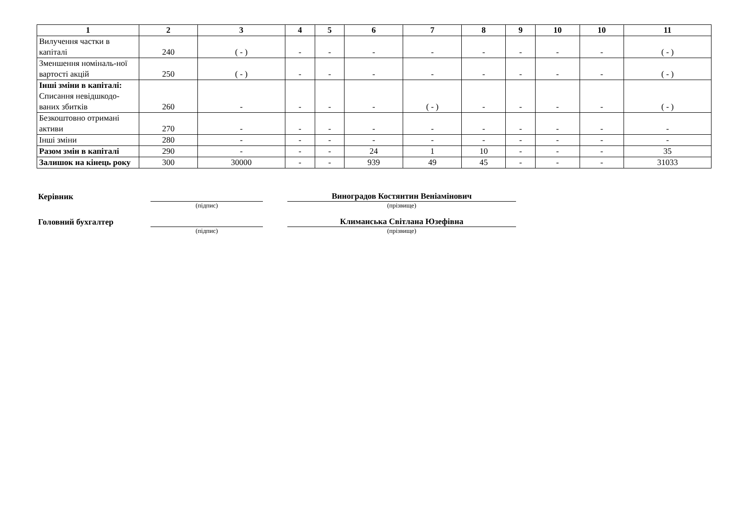| 1 | 2 | 3 | 4 | 5 | 6 | 7 | 8 | 9 | 10 | 10 | 11 |
| --- | --- | --- | --- | --- | --- | --- | --- | --- | --- | --- | --- |
| Вилучення частки в капіталі | 240 | ( - ) | - | - | - | - | - | - | - | - | ( - ) |
| Зменшення номіналь-ної вартості акцій | 250 | ( - ) | - | - | - | - | - | - | - | - | ( - ) |
| Інші зміни в капіталі: Списання невідшкодо-ваних збитків | 260 | - | - | - | - | ( - ) | - | - | - | - | ( - ) |
| Безкоштовно отримані активи | 270 | - | - | - | - | - | - | - | - | - | - |
| Інші зміни | 280 | - | - | - | - | - | - | - | - | - | - |
| Разом змін в капіталі | 290 | - | - | - | 24 | 1 | 10 | - | - | - | 35 |
| Залишок на кінець року | 300 | 30000 | - | - | 939 | 49 | 45 | - | - | - | 31033 |
Керівник
Виноградов Костянтин Веніамінович
(підпис) (прізвище)
Головний бухгалтер
Климанська Світлана Юзефівна
(підпис) (прізвище)